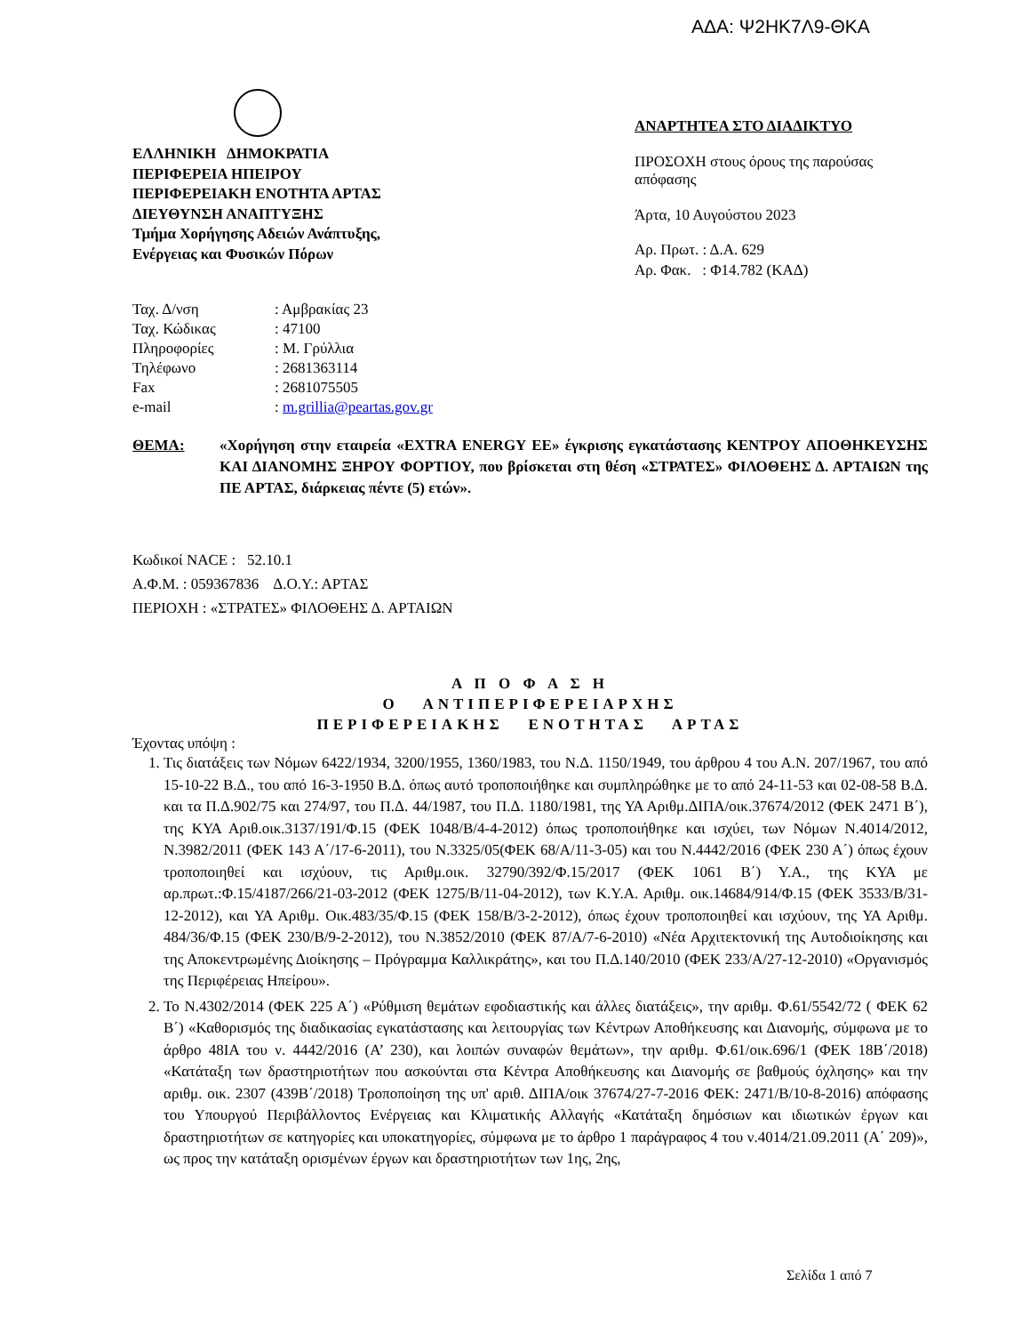ΑΔΑ: Ψ2ΗΚ7Λ9-ΘΚΑ
ΕΛΛΗΝΙΚΗ ΔΗΜΟΚΡΑΤΙΑ
ΠΕΡΙΦΕΡΕΙΑ ΗΠΕΙΡΟΥ
ΠΕΡΙΦΕΡΕΙΑΚΗ ΕΝΟΤΗΤΑ ΑΡΤΑΣ
ΔΙΕΥΘΥΝΣΗ ΑΝΑΠΤΥΞΗΣ
Τμήμα Χορήγησης Αδειών Ανάπτυξης,
Ενέργειας και Φυσικών Πόρων
| Ταχ. Δ/νση | : Αμβρακίας 23 |
| Ταχ. Κώδικας | : 47100 |
| Πληροφορίες | : Μ. Γρύλλια |
| Τηλέφωνο | : 2681363114 |
| Fax | : 2681075505 |
| e-mail | : m.grillia@peartas.gov.gr |
ΑΝΑΡΤΗΤΕΑ ΣΤΟ ΔΙΑΔΙΚΤΥΟ
ΠΡΟΣΟΧΗ στους όρους της παρούσας απόφασης
Άρτα, 10 Αυγούστου 2023
Αρ. Πρωτ. : Δ.Α. 629
Αρ. Φακ. : Φ14.782 (ΚΑΔ)
ΘΕΜΑ: «Χορήγηση στην εταιρεία «EXTRA ENERGY EE» έγκρισης εγκατάστασης ΚΕΝΤΡΟΥ ΑΠΟΘΗΚΕΥΣΗΣ ΚΑΙ ΔΙΑΝΟΜΗΣ ΞΗΡΟΥ ΦΟΡΤΙΟΥ, που βρίσκεται στη θέση «ΣΤΡΑΤΕΣ» ΦΙΛΟΘΕΗΣ Δ. ΑΡΤΑΙΩΝ της ΠΕ ΑΡΤΑΣ, διάρκειας πέντε (5) ετών».
Κωδικοί NACE : 52.10.1
Α.Φ.Μ. : 059367836 Δ.Ο.Υ.: ΑΡΤΑΣ
ΠΕΡΙΟΧΗ : «ΣΤΡΑΤΕΣ» ΦΙΛΟΘΕΗΣ Δ. ΑΡΤΑΙΩΝ
Α Π Ο Φ Α Σ Η
Ο ΑΝΤΙΠΕΡΙΦΕΡΕΙΑΡΧΗΣ
ΠΕΡΙΦΕΡΕΙΑΚΗΣ ΕΝΟΤΗΤΑΣ ΑΡΤΑΣ
Έχοντας υπόψη :
1. Τις διατάξεις των Νόμων 6422/1934, 3200/1955, 1360/1983, του Ν.Δ. 1150/1949, του άρθρου 4 του Α.Ν. 207/1967, του από 15-10-22 Β.Δ., του από 16-3-1950 Β.Δ. όπως αυτό τροποποιήθηκε και συμπληρώθηκε με το από 24-11-53 και 02-08-58 Β.Δ. και τα Π.Δ.902/75 και 274/97, του Π.Δ. 44/1987, του Π.Δ. 1180/1981, της ΥΑ Αριθμ.ΔΙΠΑ/οικ.37674/2012 (ΦΕΚ 2471 Β΄), της ΚΥΑ Αριθ.οικ.3137/191/Φ.15 (ΦΕΚ 1048/Β/4-4-2012) όπως τροποποιήθηκε και ισχύει, των Νόμων Ν.4014/2012, Ν.3982/2011 (ΦΕΚ 143 Α΄/17-6-2011), του Ν.3325/05(ΦΕΚ 68/Α/11-3-05) και του Ν.4442/2016 (ΦΕΚ 230 Α΄) όπως έχουν τροποποιηθεί και ισχύουν, τις Αριθμ.οικ. 32790/392/Φ.15/2017 (ΦΕΚ 1061 Β΄) Υ.Α., της ΚΥΑ με αρ.πρωτ.:Φ.15/4187/266/21-03-2012 (ΦΕΚ 1275/Β/11-04-2012), των Κ.Υ.Α. Αριθμ. οικ.14684/914/Φ.15 (ΦΕΚ 3533/Β/31-12-2012), και ΥΑ Αριθμ. Οικ.483/35/Φ.15 (ΦΕΚ 158/Β/3-2-2012), όπως έχουν τροποποιηθεί και ισχύουν, της ΥΑ Αριθμ. 484/36/Φ.15 (ΦΕΚ 230/Β/9-2-2012), του Ν.3852/2010 (ΦΕΚ 87/Α/7-6-2010) «Νέα Αρχιτεκτονική της Αυτοδιοίκησης και της Αποκεντρωμένης Διοίκησης – Πρόγραμμα Καλλικράτης», και του Π.Δ.140/2010 (ΦΕΚ 233/Α/27-12-2010) «Οργανισμός της Περιφέρειας Ηπείρου».
2. Το Ν.4302/2014 (ΦΕΚ 225 Α΄) «Ρύθμιση θεμάτων εφοδιαστικής και άλλες διατάξεις», την αριθμ. Φ.61/5542/72 ( ΦΕΚ 62 Β΄) «Καθορισμός της διαδικασίας εγκατάστασης και λειτουργίας των Κέντρων Αποθήκευσης και Διανομής, σύμφωνα με το άρθρο 48ΙΑ του ν. 4442/2016 (Α’ 230), και λοιπών συναφών θεμάτων», την αριθμ. Φ.61/οικ.696/1 (ΦΕΚ 18Β΄/2018) «Κατάταξη των δραστηριοτήτων που ασκούνται στα Κέντρα Αποθήκευσης και Διανομής σε βαθμούς όχλησης» και την αριθμ. οικ. 2307 (439Β΄/2018) Τροποποίηση της υπ' αριθ. ΔΙΠΑ/οικ 37674/27-7-2016 ΦΕΚ: 2471/Β/10-8-2016) απόφασης του Υπουργού Περιβάλλοντος Ενέργειας και Κλιματικής Αλλαγής «Κατάταξη δημόσιων και ιδιωτικών έργων και δραστηριοτήτων σε κατηγορίες και υποκατηγορίες, σύμφωνα με το άρθρο 1 παράγραφος 4 του ν.4014/21.09.2011 (Α΄ 209)», ως προς την κατάταξη ορισμένων έργων και δραστηριοτήτων των 1ης, 2ης,
Σελίδα 1 από 7